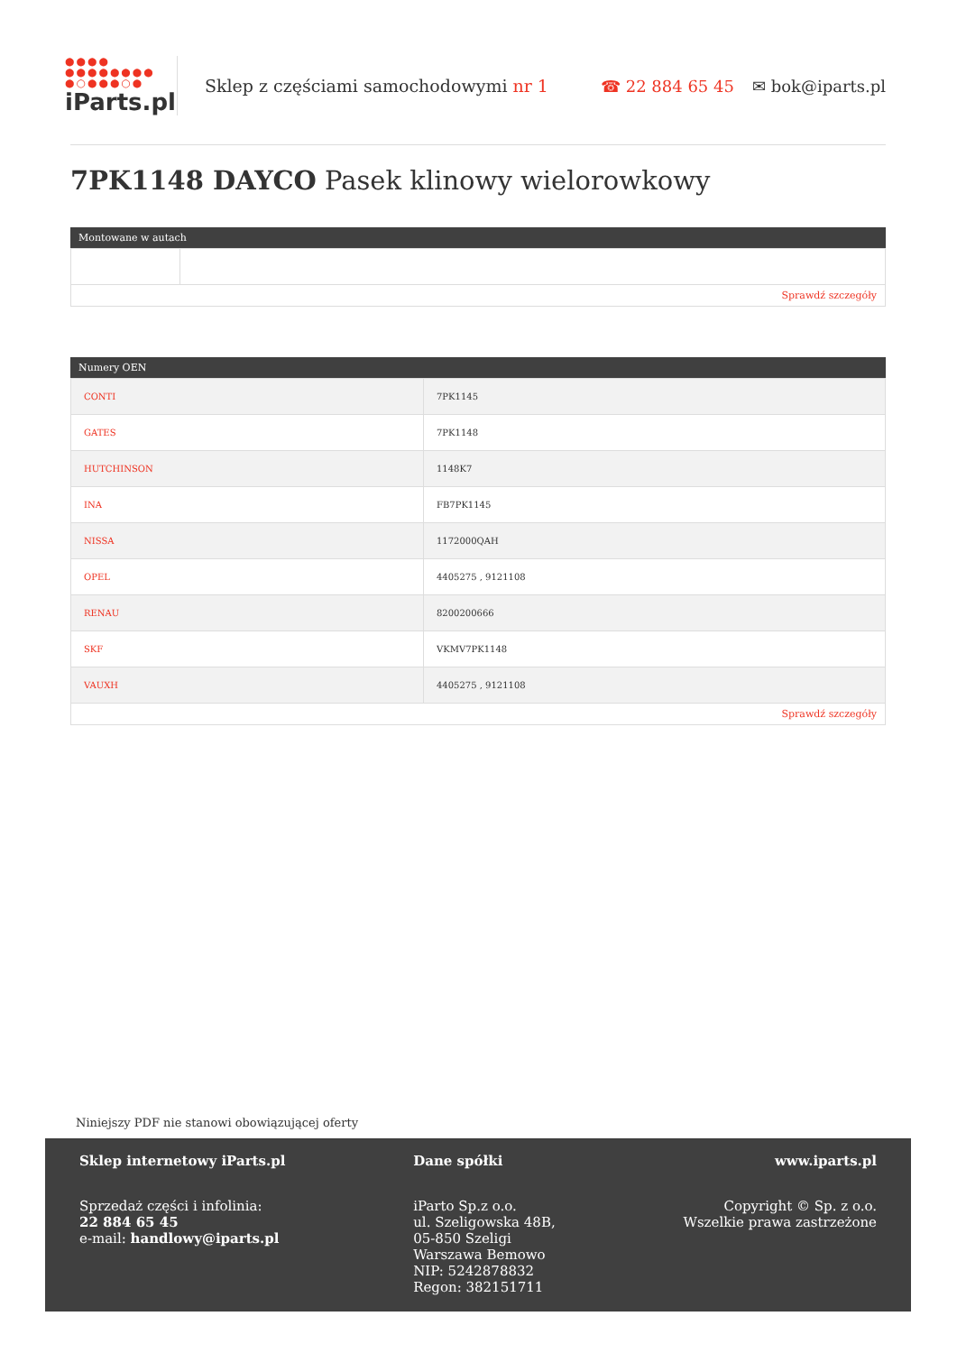●●●●
●●●●●●●●
●○●●●○●
iParts.pl
Sklep z częściami samochodowymi nr 1
☎ 22 884 65 45 ✉ bok@iparts.pl
7PK1148 DAYCO Pasek klinowy wielorowkowy
Montowane w autach
Sprawdź szczegóły
Numery OEN
| CONTI | 7PK1145 |
| GATES | 7PK1148 |
| HUTCHINSON | 1148K7 |
| INA | FB7PK1145 |
| NISSA | 1172000QAH |
| OPEL | 4405275 , 9121108 |
| RENAU | 8200200666 |
| SKF | VKMV7PK1148 |
| VAUXH | 4405275 , 9121108 |
Sprawdź szczegóły
Niniejszy PDF nie stanowi obowiązującej oferty
Sklep internetowy iParts.pl
Sprzedaż części i infolinia:
22 884 65 45
e-mail: handlowy@iparts.pl
Dane spółki
iParto Sp.z o.o.
ul. Szeligowska 48B,
05-850 Szeligi
Warszawa Bemowo
NIP: 5242878832
Regon: 382151711
www.iparts.pl
Copyright © Sp. z o.o.
Wszelkie prawa zastrzeżone